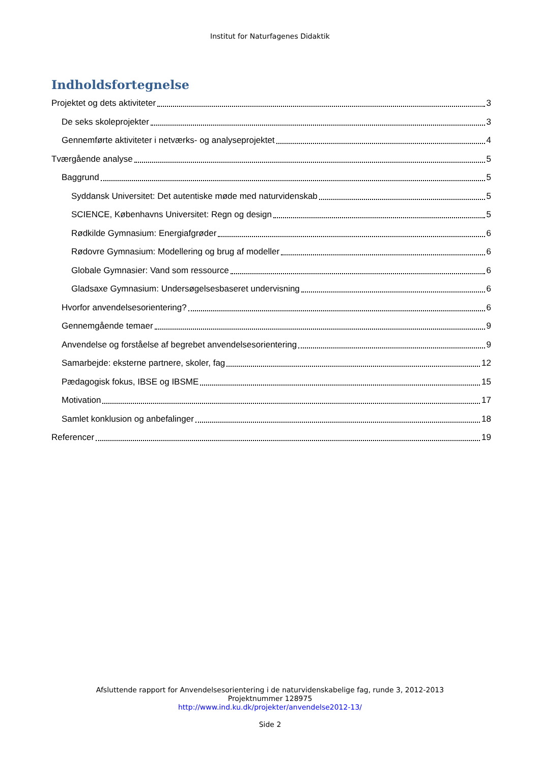Institut for Naturfagenes Didaktik
Indholdsfortegnelse
Projektet og dets aktiviteter 3
De seks skoleprojekter 3
Gennemførte aktiviteter i netværks- og analyseprojektet 4
Tværgående analyse 5
Baggrund 5
Syddansk Universitet: Det autentiske møde med naturvidenskab 5
SCIENCE, Københavns Universitet: Regn og design 5
Rødkilde Gymnasium: Energiafgrøder 6
Rødovre Gymnasium: Modellering og brug af modeller 6
Globale Gymnasier: Vand som ressource 6
Gladsaxe Gymnasium: Undersøgelsesbaseret undervisning 6
Hvorfor anvendelsesorientering? 6
Gennemgående temaer 9
Anvendelse og forståelse af begrebet anvendelsesorientering 9
Samarbejde: eksterne partnere, skoler, fag 12
Pædagogisk fokus, IBSE og IBSME 15
Motivation 17
Samlet konklusion og anbefalinger 18
Referencer 19
Afsluttende rapport for Anvendelsesorientering i de naturvidenskabelige fag, runde 3, 2012-2013
Projektnummer 128975
http://www.ind.ku.dk/projekter/anvendelse2012-13/
Side 2